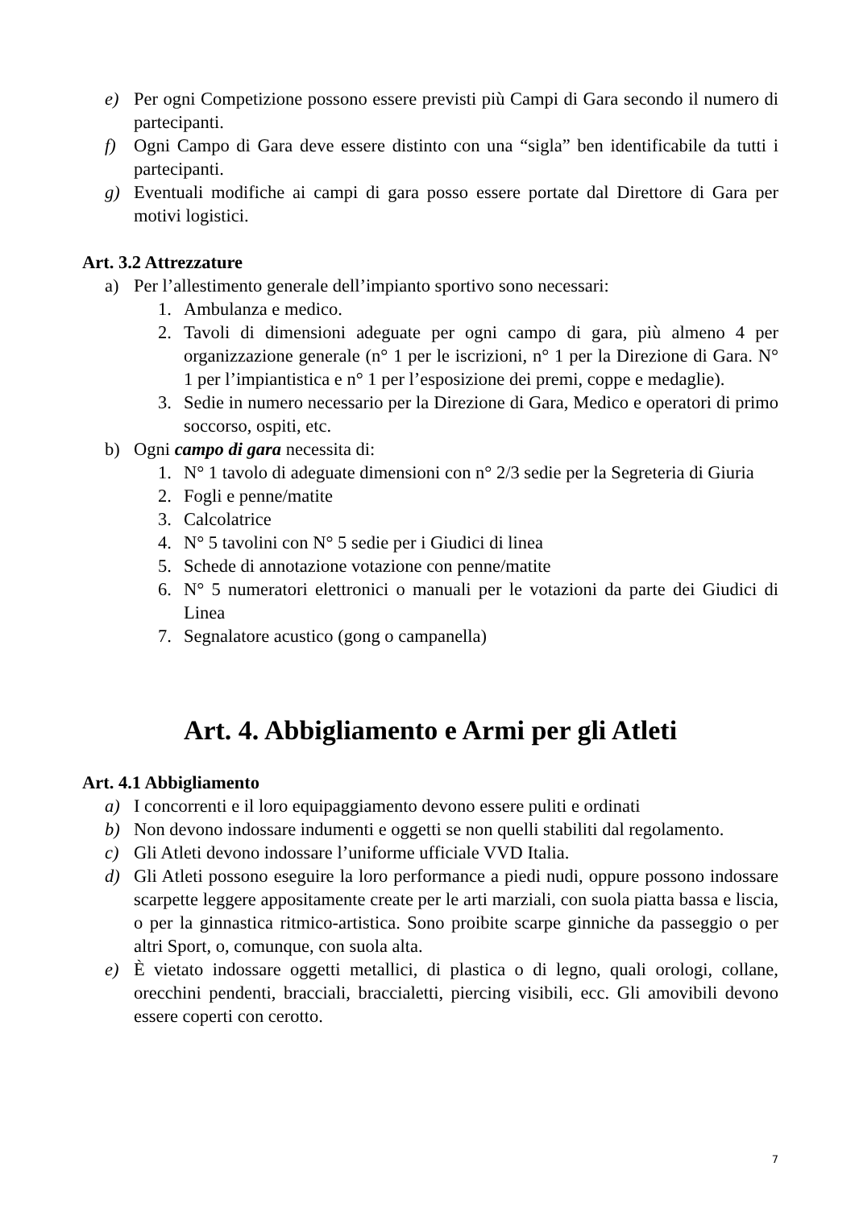e) Per ogni Competizione possono essere previsti più Campi di Gara secondo il numero di partecipanti.
f) Ogni Campo di Gara deve essere distinto con una “sigla” ben identificabile da tutti i partecipanti.
g) Eventuali modifiche ai campi di gara posso essere portate dal Direttore di Gara per motivi logistici.
Art. 3.2 Attrezzature
a) Per l’allestimento generale dell’impianto sportivo sono necessari:
1. Ambulanza e medico.
2. Tavoli di dimensioni adeguate per ogni campo di gara, più almeno 4 per organizzazione generale (n° 1 per le iscrizioni, n° 1 per la Direzione di Gara. N° 1 per l’impiantistica e n° 1 per l’esposizione dei premi, coppe e medaglie).
3. Sedie in numero necessario per la Direzione di Gara, Medico e operatori di primo soccorso, ospiti, etc.
b) Ogni campo di gara necessita di:
1. N° 1 tavolo di adeguate dimensioni con n° 2/3 sedie per la Segreteria di Giuria
2. Fogli e penne/matite
3. Calcolatrice
4. N° 5 tavolini con N° 5 sedie per i Giudici di linea
5. Schede di annotazione votazione con penne/matite
6. N° 5 numeratori elettronici o manuali per le votazioni da parte dei Giudici di Linea
7. Segnalatore acustico (gong o campanella)
Art. 4. Abbigliamento e Armi per gli Atleti
Art. 4.1 Abbigliamento
a) I concorrenti e il loro equipaggiamento devono essere puliti e ordinati
b) Non devono indossare indumenti e oggetti se non quelli stabiliti dal regolamento.
c) Gli Atleti devono indossare l’uniforme ufficiale VVD Italia.
d) Gli Atleti possono eseguire la loro performance a piedi nudi, oppure possono indossare scarpette leggere appositamente create per le arti marziali, con suola piatta bassa e liscia, o per la ginnastica ritmico-artistica. Sono proibite scarpe ginniche da passeggio o per altri Sport, o, comunque, con suola alta.
e) È vietato indossare oggetti metallici, di plastica o di legno, quali orologi, collane, orecchini pendenti, bracciali, braccialetti, piercing visibili, ecc. Gli amovibili devono essere coperti con cerotto.
7